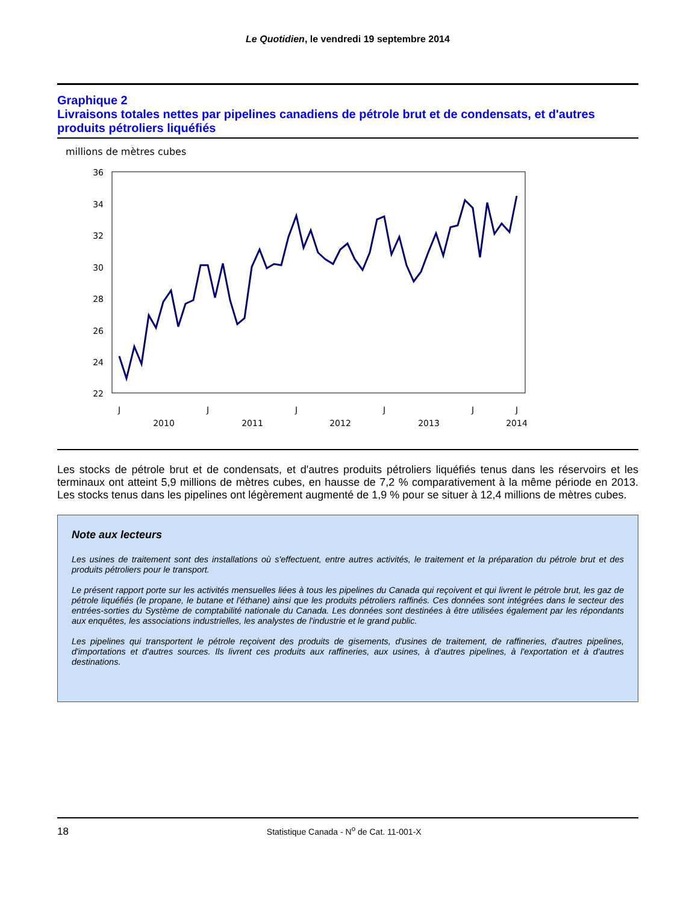Le Quotidien, le vendredi 19 septembre 2014
Graphique 2
Livraisons totales nettes par pipelines canadiens de pétrole brut et de condensats, et d'autres produits pétroliers liquéfiés
millions de mètres cubes
36
34
32
30
28
26
24
22
J
J
J
J
J
J
2010
2011
2012
2013
2014
Les stocks de pétrole brut et de condensats, et d'autres produits pétroliers liquéfiés tenus dans les réservoirs et les terminaux ont atteint 5,9 millions de mètres cubes, en hausse de 7,2 % comparativement à la même période en 2013. Les stocks tenus dans les pipelines ont légèrement augmenté de 1,9 % pour se situer à 12,4 millions de mètres cubes.
Note aux lecteurs
Les usines de traitement sont des installations où s'effectuent, entre autres activités, le traitement et la préparation du pétrole brut et des produits pétroliers pour le transport.
Le présent rapport porte sur les activités mensuelles liées à tous les pipelines du Canada qui reçoivent et qui livrent le pétrole brut, les gaz de pétrole liquéfiés (le propane, le butane et l'éthane) ainsi que les produits pétroliers raffinés. Ces données sont intégrées dans le secteur des entrées-sorties du Système de comptabilité nationale du Canada. Les données sont destinées à être utilisées également par les répondants aux enquêtes, les associations industrielles, les analystes de l'industrie et le grand public.
Les pipelines qui transportent le pétrole reçoivent des produits de gisements, d'usines de traitement, de raffineries, d'autres pipelines, d'importations et d'autres sources. Ils livrent ces produits aux raffineries, aux usines, à d'autres pipelines, à l'exportation et à d'autres destinations.
18 Statistique Canada - N<sup>o</sup> de Cat. 11-001-X